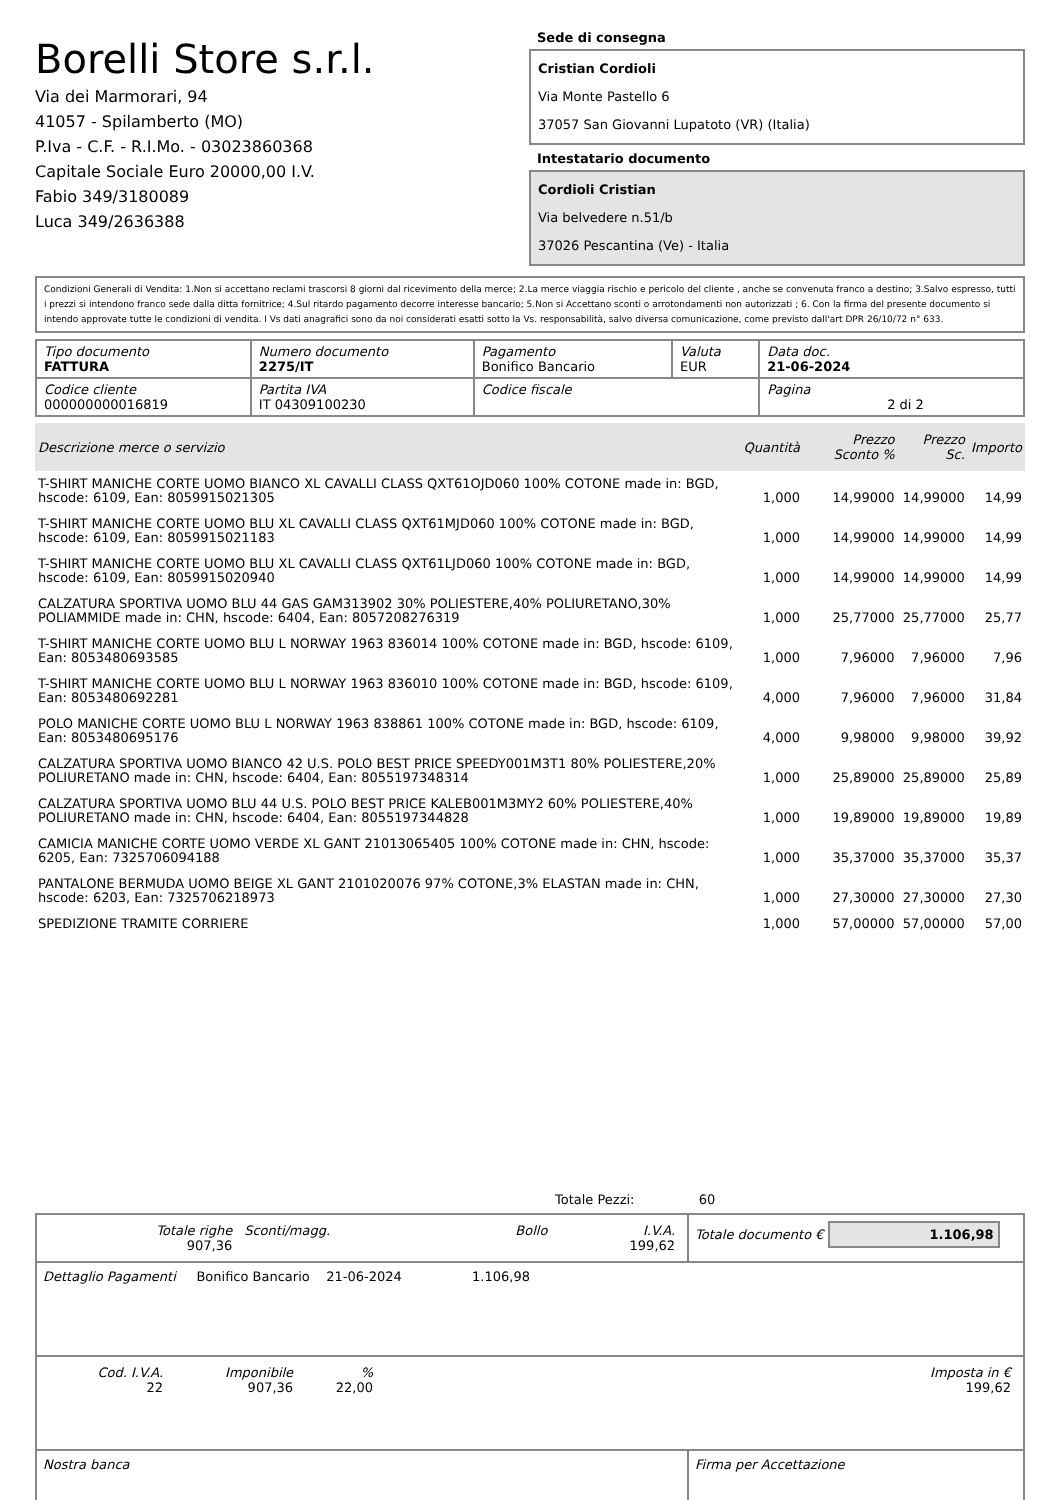Borelli Store s.r.l.
Via dei Marmorari, 94
41057 - Spilamberto (MO)
P.Iva - C.F. - R.I.Mo. - 03023860368
Capitale Sociale Euro 20000,00 I.V.
Fabio 349/3180089
Luca 349/2636388
Sede di consegna
Cristian Cordioli
Via Monte Pastello 6
37057 San Giovanni Lupatoto (VR) (Italia)
Intestatario documento
Cordioli Cristian
Via belvedere n.51/b
37026 Pescantina (Ve) - Italia
Condizioni Generali di Vendita: 1.Non si accettano reclami trascorsi 8 giorni dal ricevimento della merce; 2.La merce viaggia rischio e pericolo del cliente , anche se convenuta franco a destino; 3.Salvo espresso, tutti i prezzi si intendono franco sede dalla ditta fornitrice; 4.Sul ritardo pagamento decorre interesse bancario; 5.Non si Accettano sconti o arrotondamenti non autorizzati ; 6. Con la firma del presente documento si intendo approvate tutte le condizioni di vendita. I Vs dati anagrafici sono da noi considerati esatti sotto la Vs. responsabilità, salvo diversa comunicazione, come previsto dall'art DPR 26/10/72 n° 633.
| Tipo documento FATTURA | Numero documento 2275/IT | Pagamento Bonifico Bancario | Valuta EUR | Data doc. 21-06-2024 |
| Codice cliente 000000000016819 | Partita IVA IT 04309100230 | Codice fiscale | | Pagina 2 di 2 |
| Descrizione merce o servizio | Quantità | Prezzo Sconto % | Prezzo Sc. | Importo |
| --- | --- | --- | --- | --- |
| T-SHIRT MANICHE CORTE UOMO BIANCO XL CAVALLI CLASS QXT61OJD060 100% COTONE made in: BGD, hscode: 6109, Ean: 8059915021305 | 1,000 | 14,99000 | 14,99000 | 14,99 |
| T-SHIRT MANICHE CORTE UOMO BLU XL CAVALLI CLASS QXT61MJD060 100% COTONE made in: BGD, hscode: 6109, Ean: 8059915021183 | 1,000 | 14,99000 | 14,99000 | 14,99 |
| T-SHIRT MANICHE CORTE UOMO BLU XL CAVALLI CLASS QXT61LJD060 100% COTONE made in: BGD, hscode: 6109, Ean: 8059915020940 | 1,000 | 14,99000 | 14,99000 | 14,99 |
| CALZATURA SPORTIVA UOMO BLU 44 GAS GAM313902 30% POLIESTERE,40% POLIURETANO,30% POLIAMMIDE made in: CHN, hscode: 6404, Ean: 8057208276319 | 1,000 | 25,77000 | 25,77000 | 25,77 |
| T-SHIRT MANICHE CORTE UOMO BLU L NORWAY 1963 836014 100% COTONE made in: BGD, hscode: 6109, Ean: 8053480693585 | 1,000 | 7,96000 | 7,96000 | 7,96 |
| T-SHIRT MANICHE CORTE UOMO BLU L NORWAY 1963 836010 100% COTONE made in: BGD, hscode: 6109, Ean: 8053480692281 | 4,000 | 7,96000 | 7,96000 | 31,84 |
| POLO MANICHE CORTE UOMO BLU L NORWAY 1963 838861 100% COTONE made in: BGD, hscode: 6109, Ean: 8053480695176 | 4,000 | 9,98000 | 9,98000 | 39,92 |
| CALZATURA SPORTIVA UOMO BIANCO 42 U.S. POLO BEST PRICE SPEEDY001M3T1 80% POLIESTERE,20% POLIURETANO made in: CHN, hscode: 6404, Ean: 8055197348314 | 1,000 | 25,89000 | 25,89000 | 25,89 |
| CALZATURA SPORTIVA UOMO BLU 44 U.S. POLO BEST PRICE KALEB001M3MY2 60% POLIESTERE,40% POLIURETANO made in: CHN, hscode: 6404, Ean: 8055197344828 | 1,000 | 19,89000 | 19,89000 | 19,89 |
| CAMICIA MANICHE CORTE UOMO VERDE XL GANT 21013065405 100% COTONE made in: CHN, hscode: 6205, Ean: 7325706094188 | 1,000 | 35,37000 | 35,37000 | 35,37 |
| PANTALONE BERMUDA UOMO BEIGE XL GANT 2101020076 97% COTONE,3% ELASTAN made in: CHN, hscode: 6203, Ean: 7325706218973 | 1,000 | 27,30000 | 27,30000 | 27,30 |
| SPEDIZIONE TRAMITE CORRIERE | 1,000 | 57,00000 | 57,00000 | 57,00 |
Totale Pezzi: 60
| / Totale righe 907,36 / Sconti/magg. / Bollo / I.V.A. 199,62 / | Totale documento € 1.106,98 |
| Dettaglio Pagamenti Bonifico Bancario 21-06-2024 1.106,98 | |
| / Cod. I.V.A. 22 / Imponibile 907,36 / % 22,00 / / Imposta in € 199,62 / | |
| Nostra banca | Firma per Accettazione |